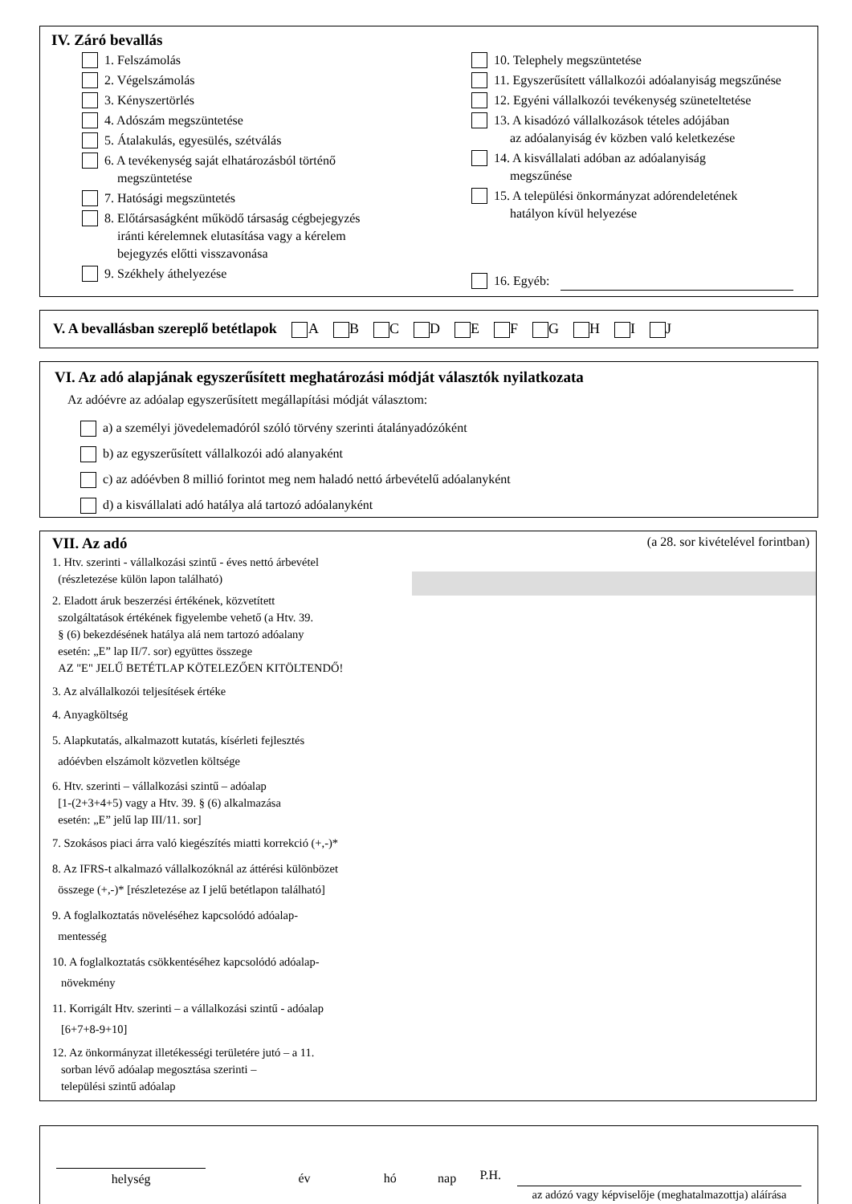IV. Záró bevallás
1. Felszámolás
2. Végelszámolás
3. Kényszertörlés
4. Adószám megszüntetése
5. Átalakulás, egyesülés, szétválás
6. A tevékenység saját elhatározásból történő
megszüntetése
7. Hatósági megszüntetés
8. Előtársaságként működő társaság cégbejegyzés
iránti kérelemnek elutasítása vagy a kérelem
bejegyzés előtti visszavonása
9. Székhely áthelyezése
10. Telephely megszüntetése
11. Egyszerűsített vállalkozói adóalanyiság megszűnése
12. Egyéni vállalkozói tevékenység szüneteltetése
13. A kisadózó vállalkozások tételes adójában
az adóalanyiság év közben való keletkezése
14. A kisvállalati adóban az adóalanyiság
megszűnése
15. A települési önkormányzat adórendeletének
hatályon kívül helyezése
16. Egyéb:
V. A bevallásban szereplő betétlapok A B C D E F G H I J
VI. Az adó alapjának egyszerűsített meghatározási módját választók nyilatkozata
Az adóévre az adóalap egyszerűsített megállapítási módját választom:
a) a személyi jövedelemadóról szóló törvény szerinti átalányadózóként
b) az egyszerűsített vállalkozói adó alanyaként
c) az adóévben 8 millió forintot meg nem haladó nettó árbevételű adóalanyként
d) a kisvállalati adó hatálya alá tartozó adóalanyként
VII. Az adó
(a 28. sor kivételével forintban)
1. Htv. szerinti - vállalkozási szintű - éves nettó árbevétel
(részletezése külön lapon található)
2. Eladott áruk beszerzési értékének, közvetített
szolgáltatások értékének figyelembe vehető (a Htv. 39.
§ (6) bekezdésének hatálya alá nem tartozó adóalany
esetén: „E” lap II/7. sor) együttes összege
AZ "E" JELŰ BETÉTLAP KÖTELEZŐEN KITÖLTENDŐ!
3. Az alvállalkozói teljesítések értéke
4. Anyagköltség
5. Alapkutatás, alkalmazott kutatás, kísérleti fejlesztés
adóévben elszámolt közvetlen költsége
6. Htv. szerinti – vállalkozási szintű – adóalap
[1-(2+3+4+5) vagy a Htv. 39. § (6) alkalmazása
esetén: „E” jelű lap III/11. sor]
7. Szokásos piaci árra való kiegészítés miatti korrekció (+,-)*
8. Az IFRS-t alkalmazó vállalkozóknál az áttérési különbözet
összege (+,-)* [részletezése az I jelű betétlapon található]
9. A foglalkoztatás növeléséhez kapcsolódó adóalap-
mentesség
10. A foglalkoztatás csökkentéséhez kapcsolódó adóalap-
növekmény
11. Korrigált Htv. szerinti – a vállalkozási szintű - adóalap
[6+7+8-9+10]
12. Az önkormányzat illetékességi területére jutó – a 11.
sorban lévő adóalap megosztása szerinti –
települési szintű adóalap
helység év hó nap
P.H.
az adózó vagy képviselője (meghatalmazottja) aláírása